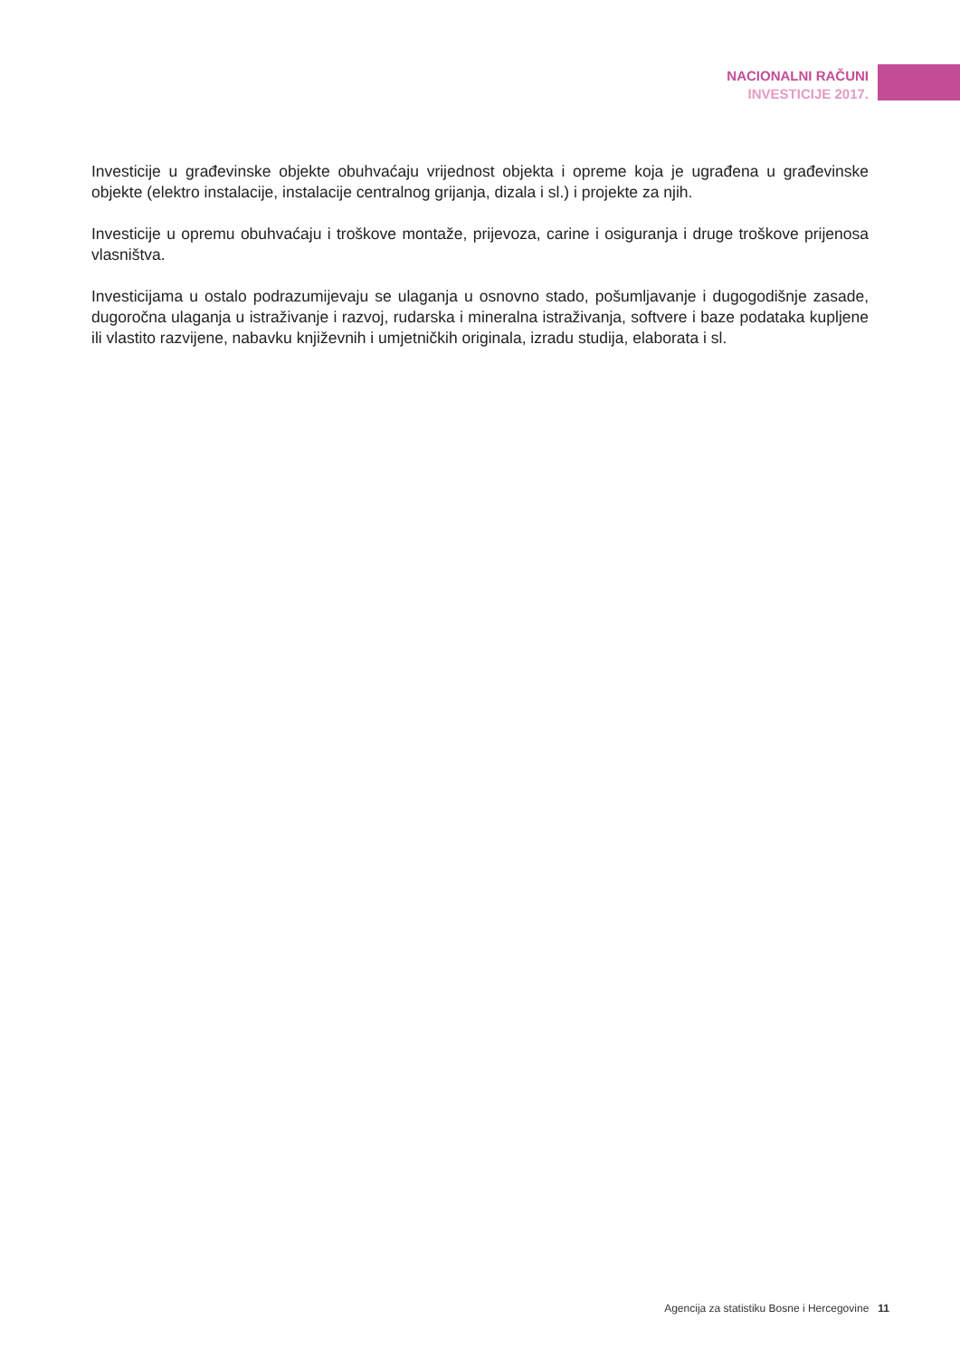NACIONALNI RAČUNI
INVESTICIJE 2017.
Investicije u građevinske objekte obuhvaćaju vrijednost objekta i opreme koja je ugrađena u građevinske objekte (elektro instalacije, instalacije centralnog grijanja, dizala i sl.) i projekte za njih.
Investicije u opremu obuhvaćaju i troškove montaže, prijevoza, carine i osiguranja i druge troškove prijenosa vlasništva.
Investicijama u ostalo podrazumijevaju se ulaganja u osnovno stado, pošumljavanje i dugogodišnje zasade, dugoročna ulaganja u istraživanje i razvoj, rudarska i mineralna istraživanja, softvere i baze podataka kupljene ili vlastito razvijene, nabavku književnih i umjetničkih originala, izradu studija, elaborata i sl.
Agencija za statistiku Bosne i Hercegovine 11